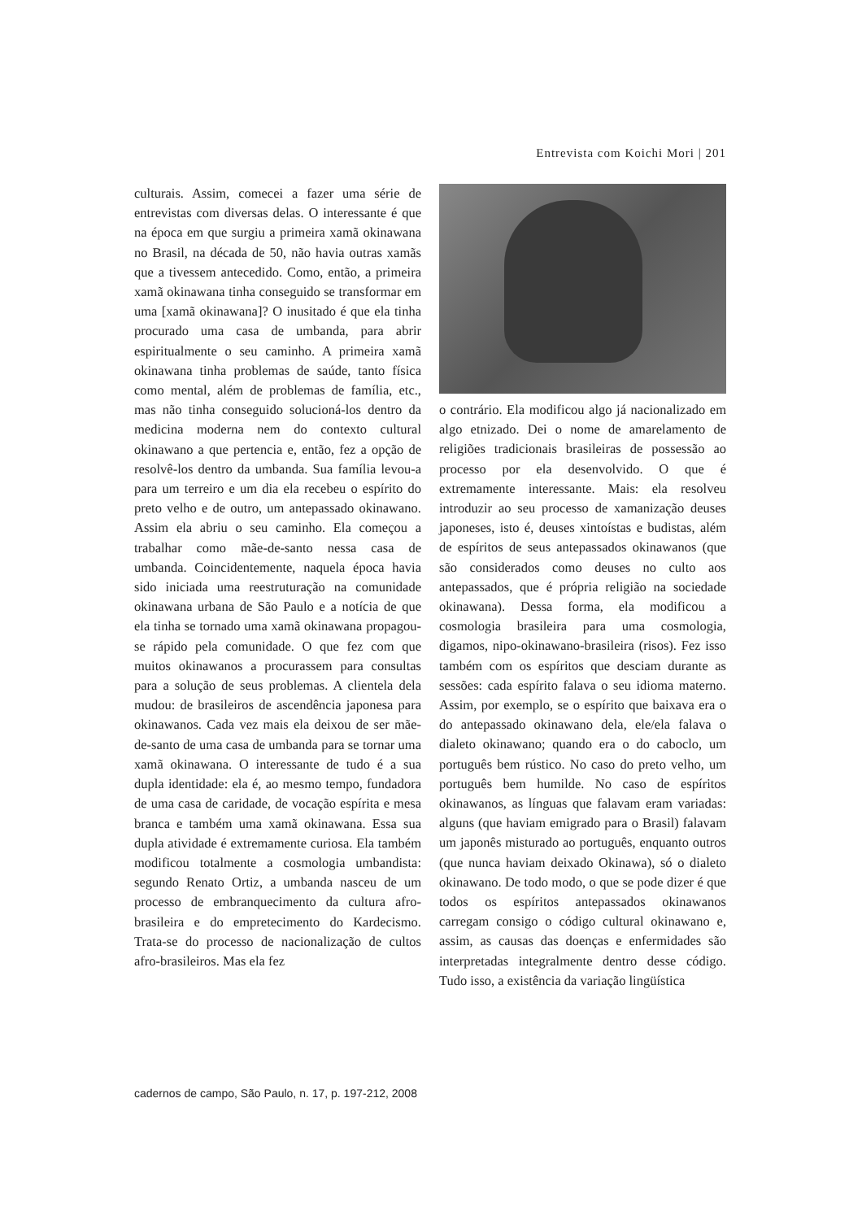Entrevista com Koichi Mori | 201
culturais. Assim, comecei a fazer uma série de entrevistas com diversas delas. O interessante é que na época em que surgiu a primeira xamã okinawana no Brasil, na década de 50, não havia outras xamãs que a tivessem antecedido. Como, então, a primeira xamã okinawana tinha conseguido se transformar em uma [xamã okinawana]? O inusitado é que ela tinha procurado uma casa de umbanda, para abrir espiritualmente o seu caminho. A primeira xamã okinawana tinha problemas de saúde, tanto física como mental, além de problemas de família, etc., mas não tinha conseguido solucioná-los dentro da medicina moderna nem do contexto cultural okinawano a que pertencia e, então, fez a opção de resolvê-los dentro da umbanda. Sua família levou-a para um terreiro e um dia ela recebeu o espírito do preto velho e de outro, um antepassado okinawano. Assim ela abriu o seu caminho. Ela começou a trabalhar como mãe-de-santo nessa casa de umbanda. Coincidentemente, naquela época havia sido iniciada uma reestruturação na comunidade okinawana urbana de São Paulo e a notícia de que ela tinha se tornado uma xamã okinawana propagou-se rápido pela comunidade. O que fez com que muitos okinawanos a procurassem para consultas para a solução de seus problemas. A clientela dela mudou: de brasileiros de ascendência japonesa para okinawanos. Cada vez mais ela deixou de ser mãe-de-santo de uma casa de umbanda para se tornar uma xamã okinawana. O interessante de tudo é a sua dupla identidade: ela é, ao mesmo tempo, fundadora de uma casa de caridade, de vocação espírita e mesa branca e também uma xamã okinawana. Essa sua dupla atividade é extremamente curiosa. Ela também modificou totalmente a cosmologia umbandista: segundo Renato Ortiz, a umbanda nasceu de um processo de embranquecimento da cultura afro-brasileira e do empretecimento do Kardecismo. Trata-se do processo de nacionalização de cultos afro-brasileiros. Mas ela fez
o contrário. Ela modificou algo já nacionalizado em algo etnizado. Dei o nome de amarelamento de religiões tradicionais brasileiras de possessão ao processo por ela desenvolvido. O que é extremamente interessante. Mais: ela resolveu introduzir ao seu processo de xamanização deuses japoneses, isto é, deuses xintoístas e budistas, além de espíritos de seus antepassados okinawanos (que são considerados como deuses no culto aos antepassados, que é própria religião na sociedade okinawana). Dessa forma, ela modificou a cosmologia brasileira para uma cosmologia, digamos, nipo-okinawano-brasileira (risos). Fez isso também com os espíritos que desciam durante as sessões: cada espírito falava o seu idioma materno. Assim, por exemplo, se o espírito que baixava era o do antepassado okinawano dela, ele/ela falava o dialeto okinawano; quando era o do caboclo, um português bem rústico. No caso do preto velho, um português bem humilde. No caso de espíritos okinawanos, as línguas que falavam eram variadas: alguns (que haviam emigrado para o Brasil) falavam um japonês misturado ao português, enquanto outros (que nunca haviam deixado Okinawa), só o dialeto okinawano. De todo modo, o que se pode dizer é que todos os espíritos antepassados okinawanos carregam consigo o código cultural okinawano e, assim, as causas das doenças e enfermidades são interpretadas integralmente dentro desse código. Tudo isso, a existência da variação lingüística
cadernos de campo, São Paulo, n. 17, p. 197-212, 2008